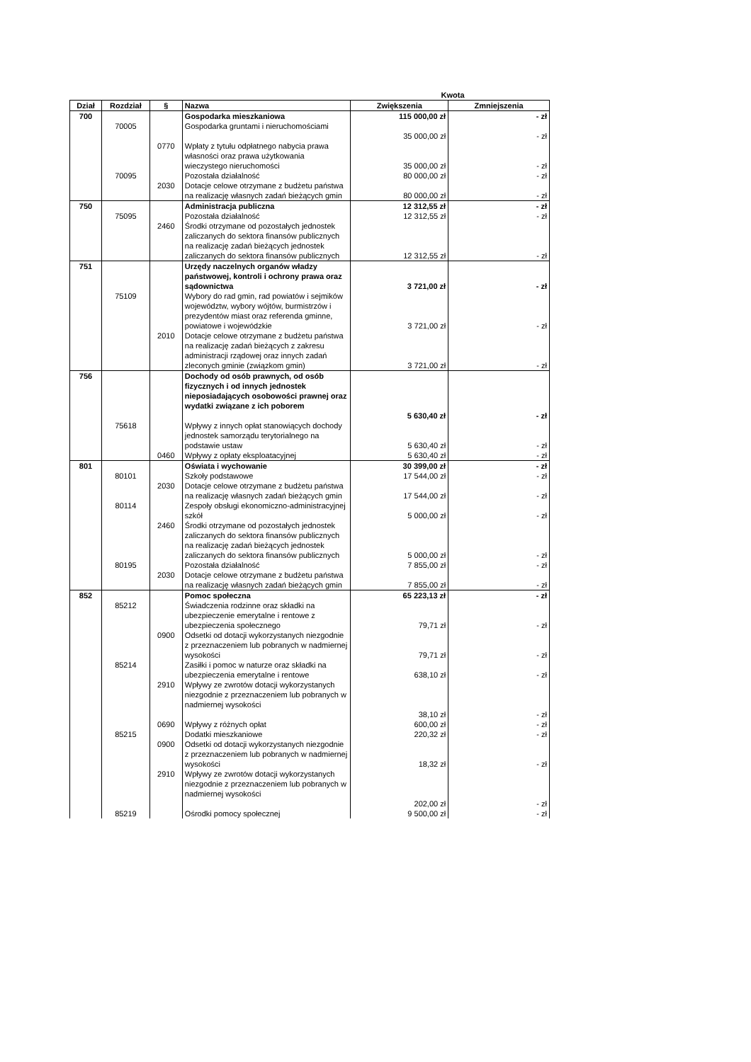| | | | | Kwota | |
| --- | --- | --- | --- | --- | --- |
| Dział | Rozdział | § | Nazwa | Zwiększenia | Zmniejszenia |
| 700 | | | Gospodarka mieszkaniowa | 115 000,00 zł | - zł |
| | 70005 | | Gospodarka gruntami i nieruchomościami | 35 000,00 zł | - zł |
| | | 0770 | Wpłaty z tytułu odpłatnego nabycia prawa własności oraz prawa użytkowania wieczystego nieruchomości | 35 000,00 zł | - zł |
| | 70095 | | Pozostała działalność | 80 000,00 zł | - zł |
| | | 2030 | Dotacje celowe otrzymane z budżetu państwa na realizację własnych zadań bieżących gmin | 80 000,00 zł | - zł |
| 750 | | | Administracja publiczna | 12 312,55 zł | - zł |
| | 75095 | | Pozostała działalność | 12 312,55 zł | - zł |
| | | 2460 | Środki otrzymane od pozostałych jednostek zaliczanych do sektora finansów publicznych na realizację zadań bieżących jednostek zaliczanych do sektora finansów publicznych | 12 312,55 zł | - zł |
| 751 | | | Urzędy naczelnych organów władzy państwowej, kontroli i ochrony prawa oraz sądownictwa | 3 721,00 zł | - zł |
| | 75109 | | Wybory do rad gmin, rad powiatów i sejmików województw, wybory wójtów, burmistrzów i prezydentów miast oraz referenda gminne, powiatowe i wojewódzkie | 3 721,00 zł | - zł |
| | | 2010 | Dotacje celowe otrzymane z budżetu państwa na realizację zadań bieżących z zakresu administracji rządowej oraz innych zadań zleconych gminie (związkom gmin) | 3 721,00 zł | - zł |
| 756 | | | Dochody od osób prawnych, od osób fizycznych i od innych jednostek nieposiadających osobowości prawnej oraz wydatki związane z ich poborem | 5 630,40 zł | - zł |
| | 75618 | | Wpływy z innych opłat stanowiących dochody jednostek samorządu terytorialnego na podstawie ustaw | 5 630,40 zł | - zł |
| | | 0460 | Wpływy z opłaty eksploatacyjnej | 5 630,40 zł | - zł |
| 801 | | | Oświata i wychowanie | 30 399,00 zł | - zł |
| | 80101 | | Szkoły podstawowe | 17 544,00 zł | - zł |
| | | 2030 | Dotacje celowe otrzymane z budżetu państwa na realizację własnych zadań bieżących gmin | 17 544,00 zł | - zł |
| | 80114 | | Zespoły obsługi ekonomiczno-administracyjnej szkół | 5 000,00 zł | - zł |
| | | 2460 | Środki otrzymane od pozostałych jednostek zaliczanych do sektora finansów publicznych na realizację zadań bieżących jednostek zaliczanych do sektora finansów publicznych | 5 000,00 zł | - zł |
| | 80195 | | Pozostała działalność | 7 855,00 zł | - zł |
| | | 2030 | Dotacje celowe otrzymane z budżetu państwa na realizację własnych zadań bieżących gmin | 7 855,00 zł | - zł |
| 852 | | | Pomoc społeczna | 65 223,13 zł | - zł |
| | 85212 | | Świadczenia rodzinne oraz składki na ubezpieczenie emerytalne i rentowe z ubezpieczenia społecznego | 79,71 zł | - zł |
| | | 0900 | Odsetki od dotacji wykorzystanych niezgodnie z przeznaczeniem lub pobranych w nadmiernej wysokości | 79,71 zł | - zł |
| | 85214 | | Zasiłki i pomoc w naturze oraz składki na ubezpieczenia emerytalne i rentowe | 638,10 zł | - zł |
| | | 2910 | Wpływy ze zwrotów dotacji wykorzystanych niezgodnie z przeznaczeniem lub pobranych w nadmiernej wysokości | 38,10 zł | - zł |
| | | 0690 | Wpływy z różnych opłat | 600,00 zł | - zł |
| | 85215 | | Dodatki mieszkaniowe | 220,32 zł | - zł |
| | | 0900 | Odsetki od dotacji wykorzystanych niezgodnie z przeznaczeniem lub pobranych w nadmiernej wysokości | 18,32 zł | - zł |
| | | 2910 | Wpływy ze zwrotów dotacji wykorzystanych niezgodnie z przeznaczeniem lub pobranych w nadmiernej wysokości | 202,00 zł | - zł |
| | 85219 | | Ośrodki pomocy społecznej | 9 500,00 zł | - zł |